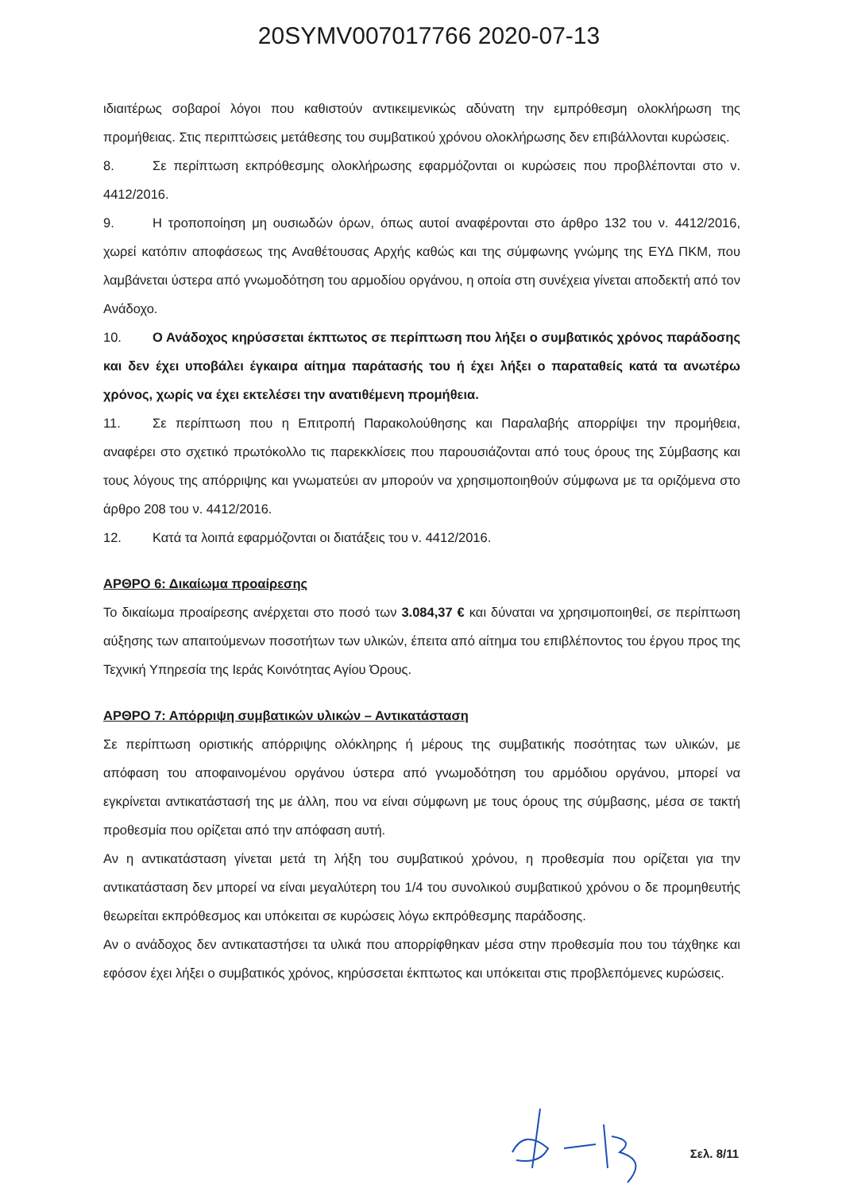20SYMV007017766 2020-07-13
ιδιαιτέρως σοβαροί λόγοι που καθιστούν αντικειμενικώς αδύνατη την εμπρόθεσμη ολοκλήρωση της προμήθειας. Στις περιπτώσεις μετάθεσης του συμβατικού χρόνου ολοκλήρωσης δεν επιβάλλονται κυρώσεις.
8. Σε περίπτωση εκπρόθεσμης ολοκλήρωσης εφαρμόζονται οι κυρώσεις που προβλέπονται στο ν. 4412/2016.
9. Η τροποποίηση μη ουσιωδών όρων, όπως αυτοί αναφέρονται στο άρθρο 132 του ν. 4412/2016, χωρεί κατόπιν αποφάσεως της Αναθέτουσας Αρχής καθώς και της σύμφωνης γνώμης της ΕΥΔ ΠΚΜ, που λαμβάνεται ύστερα από γνωμοδότηση του αρμοδίου οργάνου, η οποία στη συνέχεια γίνεται αποδεκτή από τον Ανάδοχο.
10. Ο Ανάδοχος κηρύσσεται έκπτωτος σε περίπτωση που λήξει ο συμβατικός χρόνος παράδοσης και δεν έχει υποβάλει έγκαιρα αίτημα παράτασής του ή έχει λήξει ο παραταθείς κατά τα ανωτέρω χρόνος, χωρίς να έχει εκτελέσει την ανατιθέμενη προμήθεια.
11. Σε περίπτωση που η Επιτροπή Παρακολούθησης και Παραλαβής απορρίψει την προμήθεια, αναφέρει στο σχετικό πρωτόκολλο τις παρεκκλίσεις που παρουσιάζονται από τους όρους της Σύμβασης και τους λόγους της απόρριψης και γνωματεύει αν μπορούν να χρησιμοποιηθούν σύμφωνα με τα οριζόμενα στο άρθρο 208 του ν. 4412/2016.
12. Κατά τα λοιπά εφαρμόζονται οι διατάξεις του ν. 4412/2016.
ΑΡΘΡΟ 6: Δικαίωμα προαίρεσης
Το δικαίωμα προαίρεσης ανέρχεται στο ποσό των 3.084,37 € και δύναται να χρησιμοποιηθεί, σε περίπτωση αύξησης των απαιτούμενων ποσοτήτων των υλικών, έπειτα από αίτημα του επιβλέποντος του έργου προς της Τεχνική Υπηρεσία της Ιεράς Κοινότητας Αγίου Όρους.
ΑΡΘΡΟ 7: Απόρριψη συμβατικών υλικών – Αντικατάσταση
Σε περίπτωση οριστικής απόρριψης ολόκληρης ή μέρους της συμβατικής ποσότητας των υλικών, με απόφαση του αποφαινομένου οργάνου ύστερα από γνωμοδότηση του αρμόδιου οργάνου, μπορεί να εγκρίνεται αντικατάστασή της με άλλη, που να είναι σύμφωνη με τους όρους της σύμβασης, μέσα σε τακτή προθεσμία που ορίζεται από την απόφαση αυτή.
Αν η αντικατάσταση γίνεται μετά τη λήξη του συμβατικού χρόνου, η προθεσμία που ορίζεται για την αντικατάσταση δεν μπορεί να είναι μεγαλύτερη του 1/4 του συνολικού συμβατικού χρόνου ο δε προμηθευτής θεωρείται εκπρόθεσμος και υπόκειται σε κυρώσεις λόγω εκπρόθεσμης παράδοσης.
Αν ο ανάδοχος δεν αντικαταστήσει τα υλικά που απορρίφθηκαν μέσα στην προθεσμία που του τάχθηκε και εφόσον έχει λήξει ο συμβατικός χρόνος, κηρύσσεται έκπτωτος και υπόκειται στις προβλεπόμενες κυρώσεις.
Σελ. 8/11